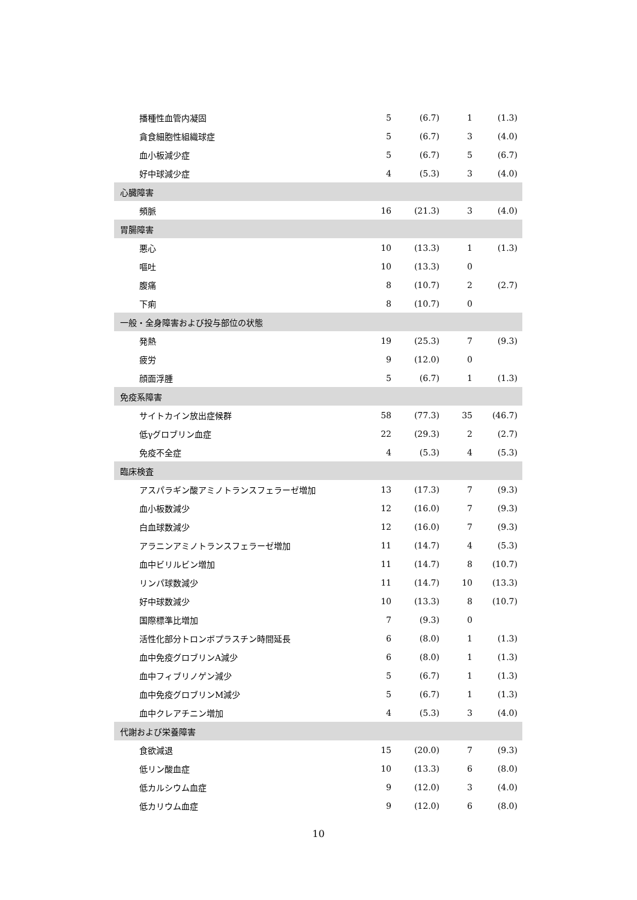| 播種性血管内凝固 | 5 | (6.7) | 1 | (1.3) |
| 貪食細胞性組織球症 | 5 | (6.7) | 3 | (4.0) |
| 血小板減少症 | 5 | (6.7) | 5 | (6.7) |
| 好中球減少症 | 4 | (5.3) | 3 | (4.0) |
| 心臓障害 | | | | |
| 頻脈 | 16 | (21.3) | 3 | (4.0) |
| 胃腸障害 | | | | |
| 悪心 | 10 | (13.3) | 1 | (1.3) |
| 嘔吐 | 10 | (13.3) | 0 | |
| 腹痛 | 8 | (10.7) | 2 | (2.7) |
| 下痢 | 8 | (10.7) | 0 | |
| 一般・全身障害および投与部位の状態 | | | | |
| 発熱 | 19 | (25.3) | 7 | (9.3) |
| 疲労 | 9 | (12.0) | 0 | |
| 顔面浮腫 | 5 | (6.7) | 1 | (1.3) |
| 免疫系障害 | | | | |
| サイトカイン放出症候群 | 58 | (77.3) | 35 | (46.7) |
| 低γグロブリン血症 | 22 | (29.3) | 2 | (2.7) |
| 免疫不全症 | 4 | (5.3) | 4 | (5.3) |
| 臨床検査 | | | | |
| アスパラギン酸アミノトランスフェラーゼ増加 | 13 | (17.3) | 7 | (9.3) |
| 血小板数減少 | 12 | (16.0) | 7 | (9.3) |
| 白血球数減少 | 12 | (16.0) | 7 | (9.3) |
| アラニンアミノトランスフェラーゼ増加 | 11 | (14.7) | 4 | (5.3) |
| 血中ビリルビン増加 | 11 | (14.7) | 8 | (10.7) |
| リンパ球数減少 | 11 | (14.7) | 10 | (13.3) |
| 好中球数減少 | 10 | (13.3) | 8 | (10.7) |
| 国際標準比増加 | 7 | (9.3) | 0 | |
| 活性化部分トロンボプラスチン時間延長 | 6 | (8.0) | 1 | (1.3) |
| 血中免疫グロブリンA減少 | 6 | (8.0) | 1 | (1.3) |
| 血中フィブリノゲン減少 | 5 | (6.7) | 1 | (1.3) |
| 血中免疫グロブリンM減少 | 5 | (6.7) | 1 | (1.3) |
| 血中クレアチニン増加 | 4 | (5.3) | 3 | (4.0) |
| 代謝および栄養障害 | | | | |
| 食欲減退 | 15 | (20.0) | 7 | (9.3) |
| 低リン酸血症 | 10 | (13.3) | 6 | (8.0) |
| 低カルシウム血症 | 9 | (12.0) | 3 | (4.0) |
| 低カリウム血症 | 9 | (12.0) | 6 | (8.0) |
10